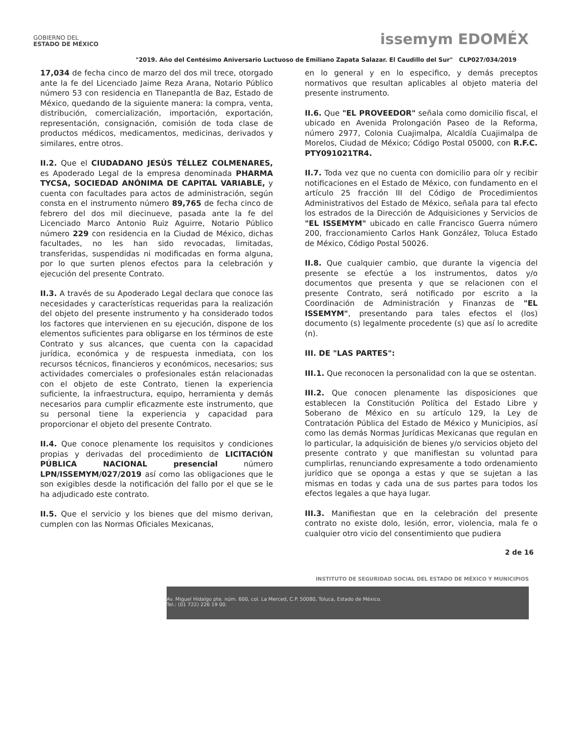GOBIERNO DEL
ESTADO DE MÉXICO
issemym EDOMÉX
"2019. Año del Centésimo Aniversario Luctuoso de Emiliano Zapata Salazar. El Caudillo del Sur" CLP027/034/2019
17,034 de fecha cinco de marzo del dos mil trece, otorgado ante la fe del Licenciado Jaime Reza Arana, Notario Público número 53 con residencia en Tlanepantla de Baz, Estado de México, quedando de la siguiente manera: la compra, venta, distribución, comercialización, importación, exportación, representación, consignación, comisión de toda clase de productos médicos, medicamentos, medicinas, derivados y similares, entre otros.
II.2. Que el CIUDADANO JESÚS TÉLLEZ COLMENARES, es Apoderado Legal de la empresa denominada PHARMA TYCSA, SOCIEDAD ANÓNIMA DE CAPITAL VARIABLE, y cuenta con facultades para actos de administración, según consta en el instrumento número 89,765 de fecha cinco de febrero del dos mil diecinueve, pasada ante la fe del Licenciado Marco Antonio Ruiz Aguirre, Notario Público número 229 con residencia en la Ciudad de México, dichas facultades, no les han sido revocadas, limitadas, transferidas, suspendidas ni modificadas en forma alguna, por lo que surten plenos efectos para la celebración y ejecución del presente Contrato.
II.3. A través de su Apoderado Legal declara que conoce las necesidades y características requeridas para la realización del objeto del presente instrumento y ha considerado todos los factores que intervienen en su ejecución, dispone de los elementos suficientes para obligarse en los términos de este Contrato y sus alcances, que cuenta con la capacidad jurídica, económica y de respuesta inmediata, con los recursos técnicos, financieros y económicos, necesarios; sus actividades comerciales o profesionales están relacionadas con el objeto de este Contrato, tienen la experiencia suficiente, la infraestructura, equipo, herramienta y demás necesarios para cumplir eficazmente este instrumento, que su personal tiene la experiencia y capacidad para proporcionar el objeto del presente Contrato.
II.4. Que conoce plenamente los requisitos y condiciones propias y derivadas del procedimiento de LICITACIÓN PÚBLICA NACIONAL presencial número LPN/ISSEMYM/027/2019 así como las obligaciones que le son exigibles desde la notificación del fallo por el que se le ha adjudicado este contrato.
II.5. Que el servicio y los bienes que del mismo derivan, cumplen con las Normas Oficiales Mexicanas,
en lo general y en lo especifico, y demás preceptos normativos que resultan aplicables al objeto materia del presente instrumento.
II.6. Que "EL PROVEEDOR" señala como domicilio fiscal, el ubicado en Avenida Prolongación Paseo de la Reforma, número 2977, Colonia Cuajimalpa, Alcaldía Cuajimalpa de Morelos, Ciudad de México; Código Postal 05000, con R.F.C. PTY091021TR4.
II.7. Toda vez que no cuenta con domicilio para oír y recibir notificaciones en el Estado de México, con fundamento en el artículo 25 fracción III del Código de Procedimientos Administrativos del Estado de México, señala para tal efecto los estrados de la Dirección de Adquisiciones y Servicios de "EL ISSEMYM" ubicado en calle Francisco Guerra número 200, fraccionamiento Carlos Hank González, Toluca Estado de México, Código Postal 50026.
II.8. Que cualquier cambio, que durante la vigencia del presente se efectúe a los instrumentos, datos y/o documentos que presenta y que se relacionen con el presente Contrato, será notificado por escrito a la Coordinación de Administración y Finanzas de "EL ISSEMYM", presentando para tales efectos el (los) documento (s) legalmente procedente (s) que así lo acredite (n).
III. DE "LAS PARTES":
III.1. Que reconocen la personalidad con la que se ostentan.
III.2. Que conocen plenamente las disposiciones que establecen la Constitución Política del Estado Libre y Soberano de México en su artículo 129, la Ley de Contratación Pública del Estado de México y Municipios, así como las demás Normas Jurídicas Mexicanas que regulan en lo particular, la adquisición de bienes y/o servicios objeto del presente contrato y que manifiestan su voluntad para cumplirlas, renunciando expresamente a todo ordenamiento jurídico que se oponga a estas y que se sujetan a las mismas en todas y cada una de sus partes para todos los efectos legales a que haya lugar.
III.3. Manifiestan que en la celebración del presente contrato no existe dolo, lesión, error, violencia, mala fe o cualquier otro vicio del consentimiento que pudiera
2 de 16
INSTITUTO DE SEGURIDAD SOCIAL DEL ESTADO DE MÉXICO Y MUNICIPIOS
Av. Miguel Hidalgo pte. núm. 600, col. La Merced, C.P. 50080, Toluca, Estado de México.
Tel.: (01 722) 226 19 00.